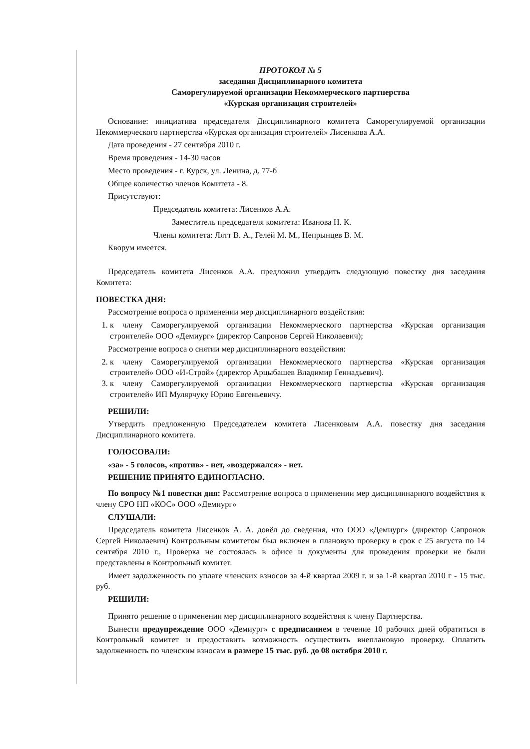ПРОТОКОЛ № 5
заседания Дисциплинарного комитета
Саморегулируемой организации Некоммерческого партнерства
«Курская организация строителей»
Основание: инициатива председателя Дисциплинарного комитета Саморегулируемой организации Некоммерческого партнерства «Курская организация строителей» Лисенкова А.А.
Дата проведения - 27 сентября 2010 г.
Время проведения - 14-30 часов
Место проведения - г. Курск, ул. Ленина, д. 77-б
Общее количество членов Комитета - 8.
Присутствуют:
Председатель комитета: Лисенков А.А.
Заместитель председателя комитета: Иванова Н. К.
Члены комитета: Лятт В. А., Гелей М. М., Непрынцев В. М.
Кворум имеется.
Председатель комитета Лисенков А.А. предложил утвердить следующую повестку дня заседания Комитета:
ПОВЕСТКА ДНЯ:
Рассмотрение вопроса о применении мер дисциплинарного воздействия:
1. к члену Саморегулируемой организации Некоммерческого партнерства «Курская организация строителей» ООО «Демиург» (директор Сапронов Сергей Николаевич);
Рассмотрение вопроса о снятии мер дисциплинарного воздействия:
2. к члену Саморегулируемой организации Некоммерческого партнерства «Курская организация строителей» ООО «И-Строй» (директор Арцыбашев Владимир Геннадьевич).
3. к члену Саморегулируемой организации Некоммерческого партнерства «Курская организация строителей» ИП Мулярчуку Юрию Евгеньевичу.
РЕШИЛИ:
Утвердить предложенную Председателем комитета Лисенковым А.А. повестку дня заседания Дисциплинарного комитета.
ГОЛОСОВАЛИ:
«за» - 5 голосов, «против» - нет, «воздержался» - нет.
РЕШЕНИЕ ПРИНЯТО ЕДИНОГЛАСНО.
По вопросу №1 повестки дня: Рассмотрение вопроса о применении мер дисциплинарного воздействия к члену СРО НП «КОС» ООО «Демиург»
СЛУШАЛИ:
Председатель комитета Лисенков А. А. довёл до сведения, что ООО «Демиург» (директор Сапронов Сергей Николаевич) Контрольным комитетом был включен в плановую проверку в срок с 25 августа по 14 сентября 2010 г., Проверка не состоялась в офисе и документы для проведения проверки не были представлены в Контрольный комитет.
Имеет задолженность по уплате членских взносов за 4-й квартал 2009 г. и за 1-й квартал 2010 г - 15 тыс. руб.
РЕШИЛИ:
Принято решение о применении мер дисциплинарного воздействия к члену Партнерства.
Вынести предупреждение ООО «Демиург» с предписанием в течение 10 рабочих дней обратиться в Контрольный комитет и предоставить возможность осуществить внеплановую проверку. Оплатить задолженность по членским взносам в размере 15 тыс. руб. до 08 октября 2010 г.